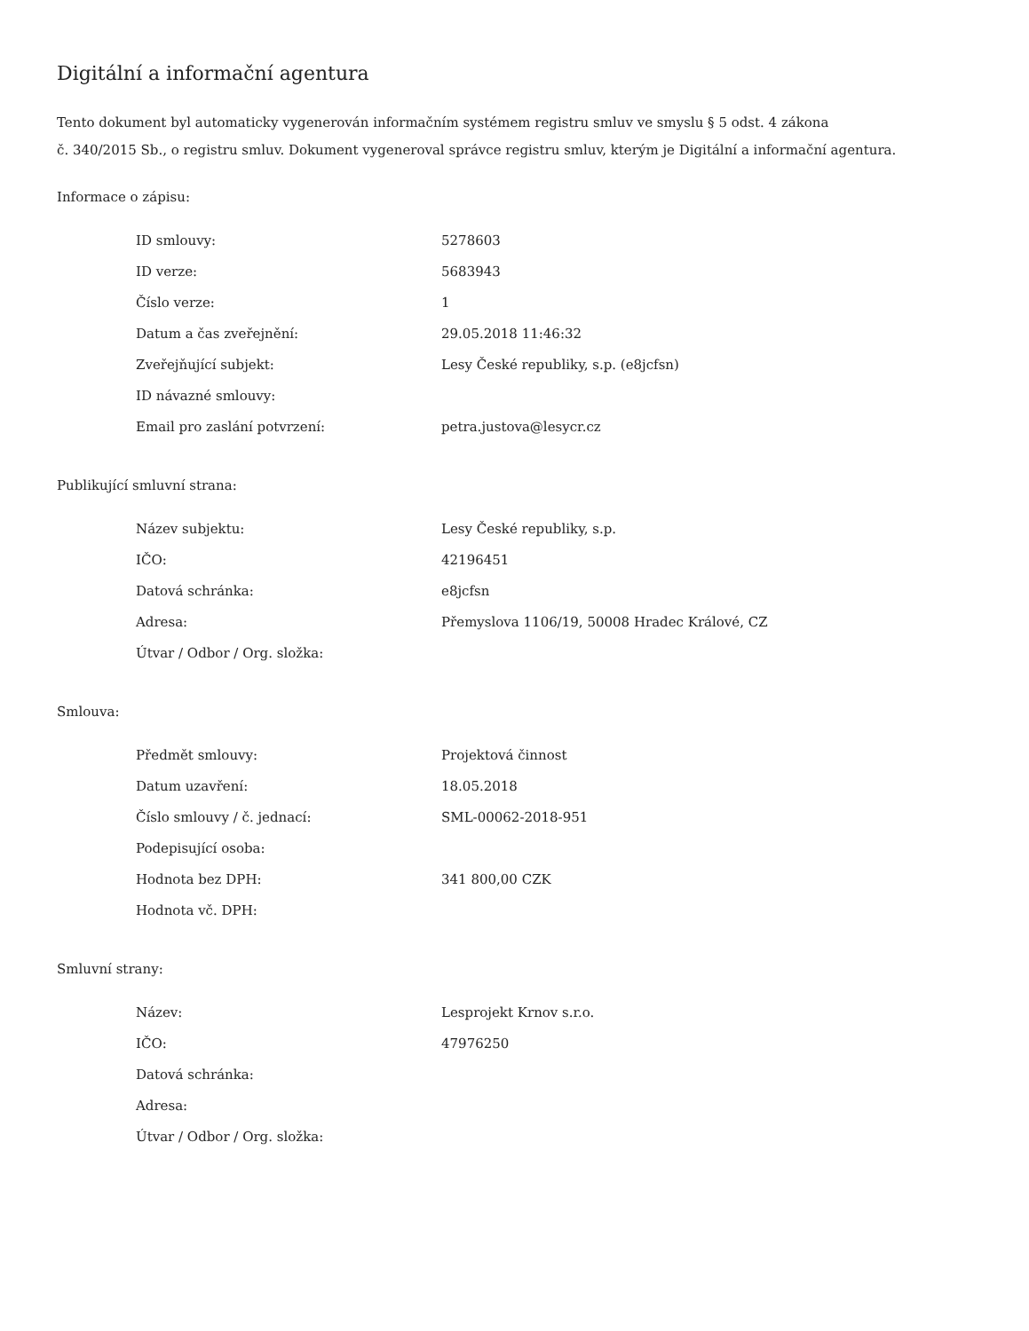Digitální a informační agentura
Tento dokument byl automaticky vygenerován informačním systémem registru smluv ve smyslu § 5 odst. 4 zákona
č. 340/2015 Sb., o registru smluv. Dokument vygeneroval správce registru smluv, kterým je Digitální a informační agentura.
Informace o zápisu:
| ID smlouvy: | 5278603 |
| ID verze: | 5683943 |
| Číslo verze: | 1 |
| Datum a čas zveřejnění: | 29.05.2018 11:46:32 |
| Zveřejňující subjekt: | Lesy České republiky, s.p. (e8jcfsn) |
| ID návazné smlouvy: | |
| Email pro zaslání potvrzení: | petra.justova@lesycr.cz |
Publikující smluvní strana:
| Název subjektu: | Lesy České republiky, s.p. |
| IČO: | 42196451 |
| Datová schránka: | e8jcfsn |
| Adresa: | Přemyslova 1106/19, 50008 Hradec Králové, CZ |
| Útvar / Odbor / Org. složka: | |
Smlouva:
| Předmět smlouvy: | Projektová činnost |
| Datum uzavření: | 18.05.2018 |
| Číslo smlouvy / č. jednací: | SML-00062-2018-951 |
| Podepisující osoba: | |
| Hodnota bez DPH: | 341 800,00 CZK |
| Hodnota vč. DPH: | |
Smluvní strany:
| Název: | Lesprojekt Krnov s.r.o. |
| IČO: | 47976250 |
| Datová schránka: | |
| Adresa: | |
| Útvar / Odbor / Org. složka: | |